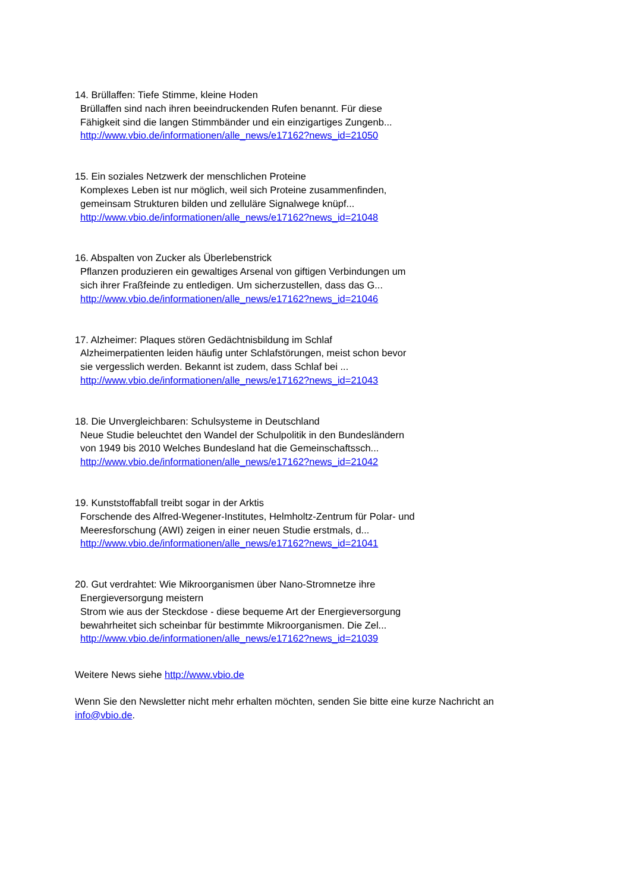14. Brüllaffen: Tiefe Stimme, kleine Hoden
Brüllaffen sind nach ihren beeindruckenden Rufen benannt. Für diese
Fähigkeit sind die langen Stimmbänder und ein einzigartiges Zungenb...
http://www.vbio.de/informationen/alle_news/e17162?news_id=21050
15. Ein soziales Netzwerk der menschlichen Proteine
Komplexes Leben ist nur möglich, weil sich Proteine zusammenfinden,
gemeinsam Strukturen bilden und zelluläre Signalwege knüpf...
http://www.vbio.de/informationen/alle_news/e17162?news_id=21048
16. Abspalten von Zucker als Überlebenstrick
Pflanzen produzieren ein gewaltiges Arsenal von giftigen Verbindungen um
sich ihrer Fraßfeinde zu entledigen. Um sicherzustellen, dass das G...
http://www.vbio.de/informationen/alle_news/e17162?news_id=21046
17. Alzheimer: Plaques stören Gedächtnisbildung im Schlaf
Alzheimerpatienten leiden häufig unter Schlafstörungen, meist schon bevor
sie vergesslich werden. Bekannt ist zudem, dass Schlaf bei ...
http://www.vbio.de/informationen/alle_news/e17162?news_id=21043
18. Die Unvergleichbaren: Schulsysteme in Deutschland
Neue Studie beleuchtet den Wandel der Schulpolitik in den Bundesländern
von 1949 bis 2010 Welches Bundesland hat die Gemeinschaftssch...
http://www.vbio.de/informationen/alle_news/e17162?news_id=21042
19. Kunststoffabfall treibt sogar in der Arktis
Forschende des Alfred-Wegener-Institutes, Helmholtz-Zentrum für Polar- und
Meeresforschung (AWI) zeigen in einer neuen Studie erstmals, d...
http://www.vbio.de/informationen/alle_news/e17162?news_id=21041
20. Gut verdrahtet: Wie Mikroorganismen über Nano-Stromnetze ihre
Energieversorgung meistern
Strom wie aus der Steckdose - diese bequeme Art der Energieversorgung
bewahrheitet sich scheinbar für bestimmte Mikroorganismen. Die Zel...
http://www.vbio.de/informationen/alle_news/e17162?news_id=21039
Weitere News siehe http://www.vbio.de
Wenn Sie den Newsletter nicht mehr erhalten möchten, senden Sie bitte eine kurze Nachricht an info@vbio.de.